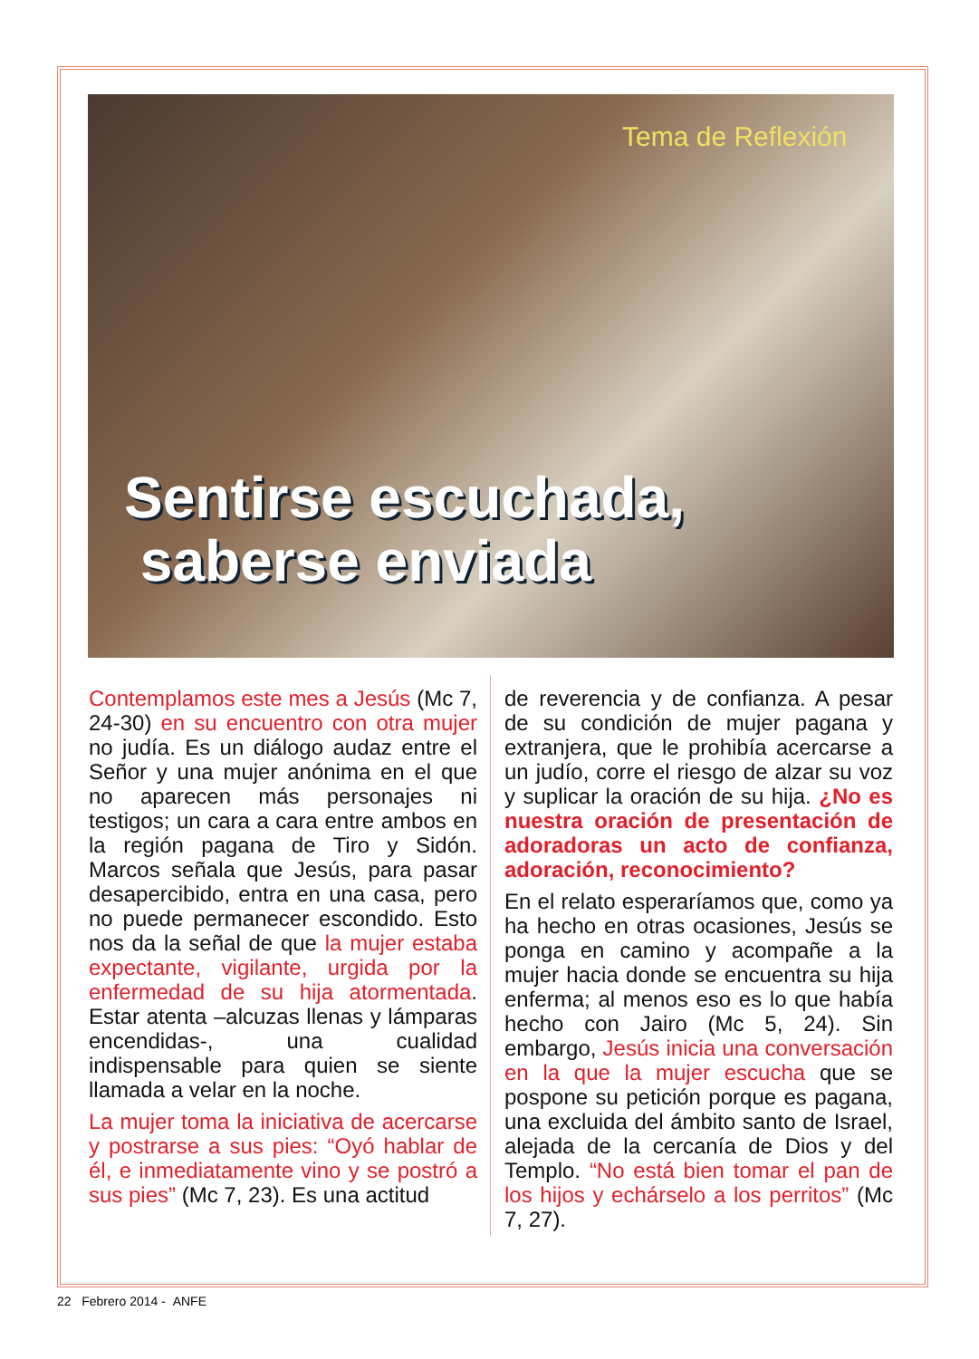Tema de Reflexión
Sentirse escuchada,
saberse enviada
Contemplamos este mes a Jesús (Mc 7, 24-30) en su encuentro con otra mujer no judía. Es un diálogo audaz entre el Señor y una mujer anónima en el que no aparecen más personajes ni testigos; un cara a cara entre ambos en la región pagana de Tiro y Sidón. Marcos señala que Jesús, para pasar desapercibido, entra en una casa, pero no puede permanecer escondido. Esto nos da la señal de que la mujer estaba expectante, vigilante, urgida por la enfermedad de su hija atormentada. Estar atenta –alcuzas llenas y lámparas encendidas-, una cualidad indispensable para quien se siente llamada a velar en la noche.
La mujer toma la iniciativa de acercarse y postrarse a sus pies: “Oyó hablar de él, e inmediatamente vino y se postró a sus pies” (Mc 7, 23). Es una actitud
de reverencia y de confianza. A pesar de su condición de mujer pagana y extranjera, que le prohibía acercarse a un judío, corre el riesgo de alzar su voz y suplicar la oración de su hija. ¿No es nuestra oración de presentación de adoradoras un acto de confianza, adoración, reconocimiento?
En el relato esperaríamos que, como ya ha hecho en otras ocasiones, Jesús se ponga en camino y acompañe a la mujer hacia donde se encuentra su hija enferma; al menos eso es lo que había hecho con Jairo (Mc 5, 24). Sin embargo, Jesús inicia una conversación en la que la mujer escucha que se pospone su petición porque es pagana, una excluida del ámbito santo de Israel, alejada de la cercanía de Dios y del Templo. “No está bien tomar el pan de los hijos y echárselo a los perritos” (Mc 7, 27).
22 Febrero 2014 - ANFE